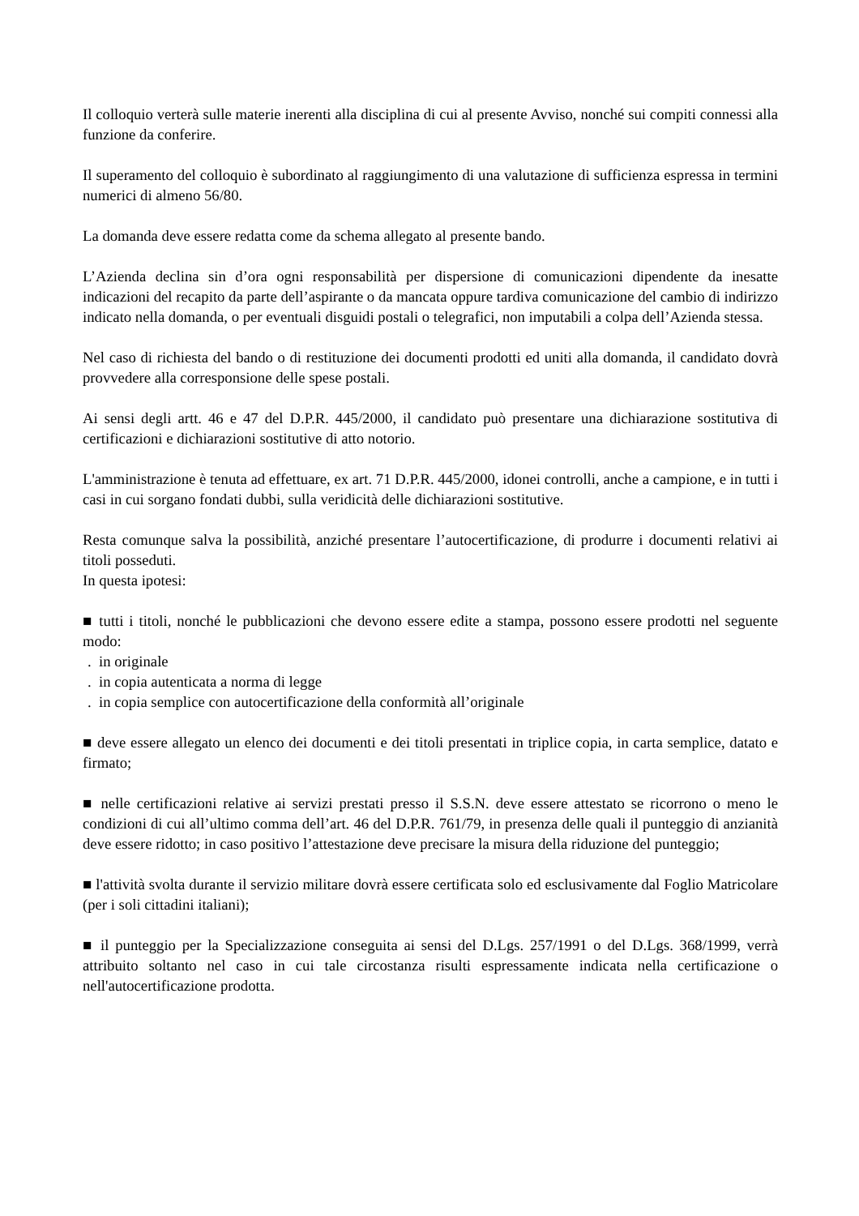Il colloquio verterà sulle materie inerenti alla disciplina di cui al presente Avviso, nonché sui compiti connessi alla funzione da conferire.
Il superamento del colloquio è subordinato al raggiungimento di una valutazione di sufficienza espressa in termini numerici di almeno 56/80.
La domanda deve essere redatta come da schema allegato al presente bando.
L’Azienda declina sin d’ora ogni responsabilità per dispersione di comunicazioni dipendente da inesatte indicazioni del recapito da parte dell’aspirante o da mancata oppure tardiva comunicazione del cambio di indirizzo indicato nella domanda, o per eventuali disguidi postali o telegrafici, non imputabili a colpa dell’Azienda stessa.
Nel caso di richiesta del bando o di restituzione dei documenti prodotti ed uniti alla domanda, il candidato dovrà provvedere alla corresponsione delle spese postali.
Ai sensi degli artt. 46 e 47 del D.P.R. 445/2000, il candidato può presentare una dichiarazione sostitutiva di certificazioni e dichiarazioni sostitutive di atto notorio.
L'amministrazione è tenuta ad effettuare, ex art. 71 D.P.R. 445/2000, idonei controlli, anche a campione, e in tutti i casi in cui sorgano fondati dubbi, sulla veridicità delle dichiarazioni sostitutive.
Resta comunque salva la possibilità, anziché presentare l’autocertificazione, di produrre i documenti relativi ai titoli posseduti.
In questa ipotesi:
■ tutti i titoli, nonché le pubblicazioni che devono essere edite a stampa, possono essere prodotti nel seguente modo:
. in originale
. in copia autenticata a norma di legge
. in copia semplice con autocertificazione della conformità all’originale
■ deve essere allegato un elenco dei documenti e dei titoli presentati in triplice copia, in carta semplice, datato e firmato;
■ nelle certificazioni relative ai servizi prestati presso il S.S.N. deve essere attestato se ricorrono o meno le condizioni di cui all’ultimo comma dell’art. 46 del D.P.R. 761/79, in presenza delle quali il punteggio di anzianità deve essere ridotto; in caso positivo l’attestazione deve precisare la misura della riduzione del punteggio;
■ l'attività svolta durante il servizio militare dovrà essere certificata solo ed esclusivamente dal Foglio Matricolare (per i soli cittadini italiani);
■ il punteggio per la Specializzazione conseguita ai sensi del D.Lgs. 257/1991 o del D.Lgs. 368/1999, verrà attribuito soltanto nel caso in cui tale circostanza risulti espressamente indicata nella certificazione o nell'autocertificazione prodotta.